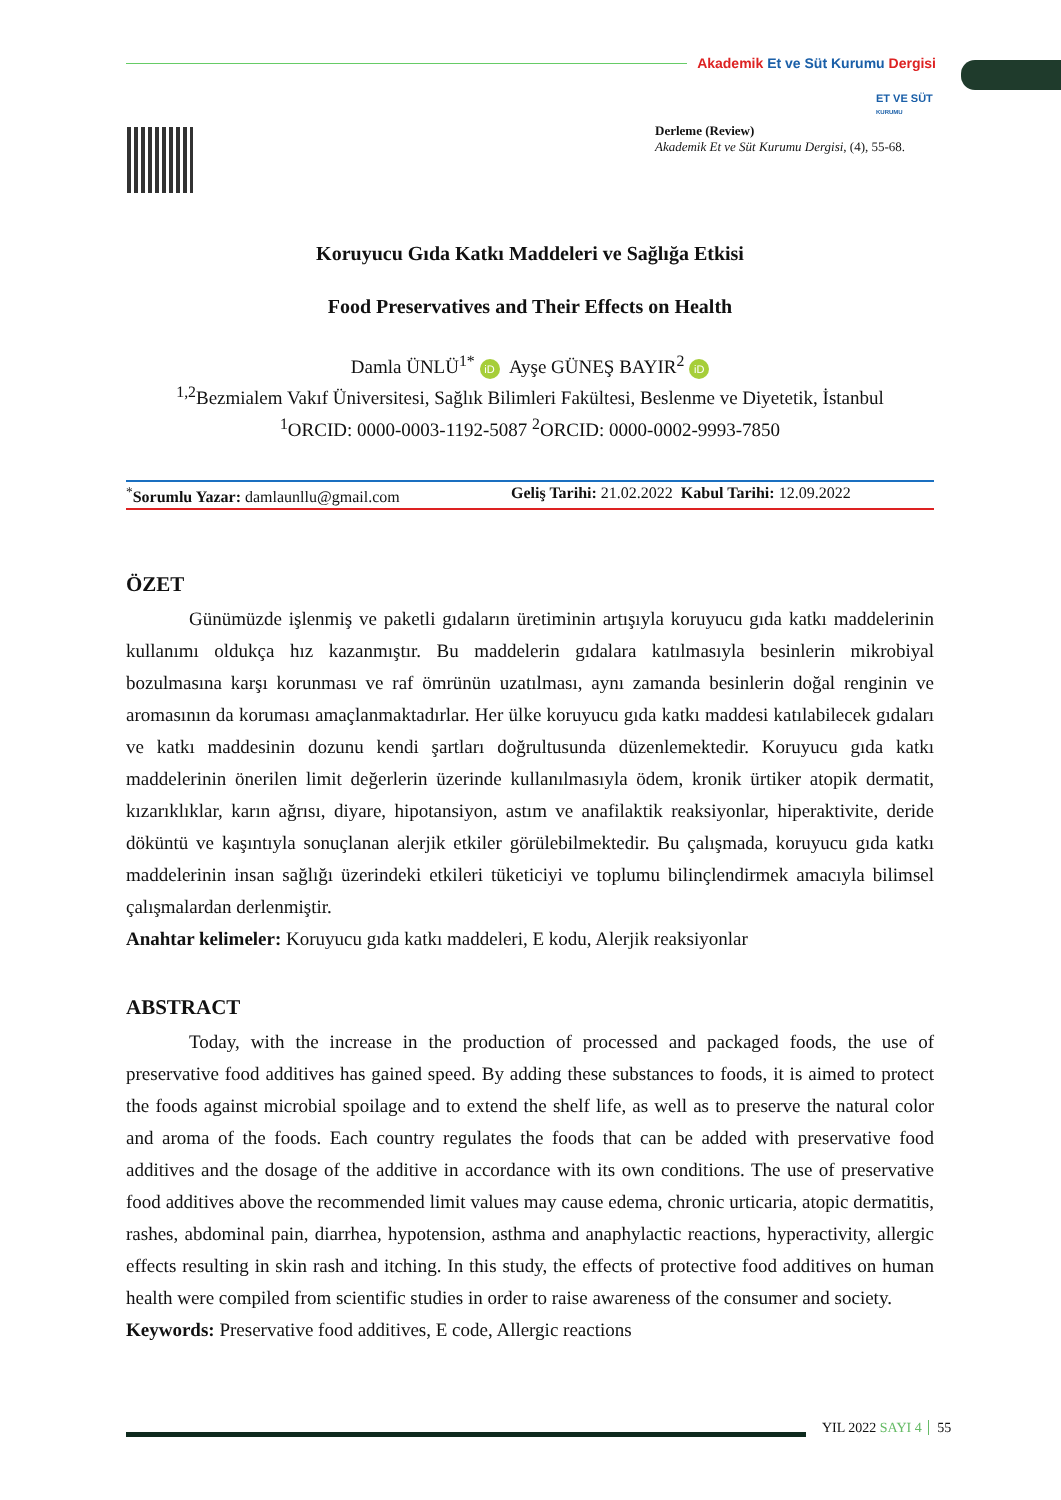Akademik Et ve Süt Kurumu Dergisi
ET VE SÜT
KURUMU
Derleme (Review)
Akademik Et ve Süt Kurumu Dergisi, (4), 55-68.
Koruyucu Gıda Katkı Maddeleri ve Sağlığa Etkisi
Food Preservatives and Their Effects on Health
Damla ÜNLÜ<sup>1*</sup> iD Ayşe GÜNEŞ BAYIR<sup>2</sup> iD
<sup>1,2</sup>Bezmialem Vakıf Üniversitesi, Sağlık Bilimleri Fakültesi, Beslenme ve Diyetetik, İstanbul
<sup>1</sup> ORCID: 0000-0003-1192-5087 <sup>2</sup>ORCID: 0000-0002-9993-7850
<sup>*</sup> Sorumlu Yazar: damlaunllu@gmail.com Geliş Tarihi: 21.02.2022 Kabul Tarihi: 12.09.2022
ÖZET
Günümüzde işlenmiş ve paketli gıdaların üretiminin artışıyla koruyucu gıda katkı maddelerinin kullanımı oldukça hız kazanmıştır. Bu maddelerin gıdalara katılmasıyla besinlerin mikrobiyal bozulmasına karşı korunması ve raf ömrünün uzatılması, aynı zamanda besinlerin doğal renginin ve aromasının da koruması amaçlanmaktadırlar. Her ülke koruyucu gıda katkı maddesi katılabilecek gıdaları ve katkı maddesinin dozunu kendi şartları doğrultusunda düzenlemektedir. Koruyucu gıda katkı maddelerinin önerilen limit değerlerin üzerinde kullanılmasıyla ödem, kronik ürtiker atopik dermatit, kızarıklıklar, karın ağrısı, diyare, hipotansiyon, astım ve anafilaktik reaksiyonlar, hiperaktivite, deride döküntü ve kaşıntıyla sonuçlanan alerjik etkiler görülebilmektedir. Bu çalışmada, koruyucu gıda katkı maddelerinin insan sağlığı üzerindeki etkileri tüketiciyi ve toplumu bilinçlendirmek amacıyla bilimsel çalışmalardan derlenmiştir.
Anahtar kelimeler: Koruyucu gıda katkı maddeleri, E kodu, Alerjik reaksiyonlar
ABSTRACT
Today, with the increase in the production of processed and packaged foods, the use of preservative food additives has gained speed. By adding these substances to foods, it is aimed to protect the foods against microbial spoilage and to extend the shelf life, as well as to preserve the natural color and aroma of the foods. Each country regulates the foods that can be added with preservative food additives and the dosage of the additive in accordance with its own conditions. The use of preservative food additives above the recommended limit values may cause edema, chronic urticaria, atopic dermatitis, rashes, abdominal pain, diarrhea, hypotension, asthma and anaphylactic reactions, hyperactivity, allergic effects resulting in skin rash and itching. In this study, the effects of protective food additives on human health were compiled from scientific studies in order to raise awareness of the consumer and society.
Keywords: Preservative food additives, E code, Allergic reactions
YIL 2022 SAYI 4 55